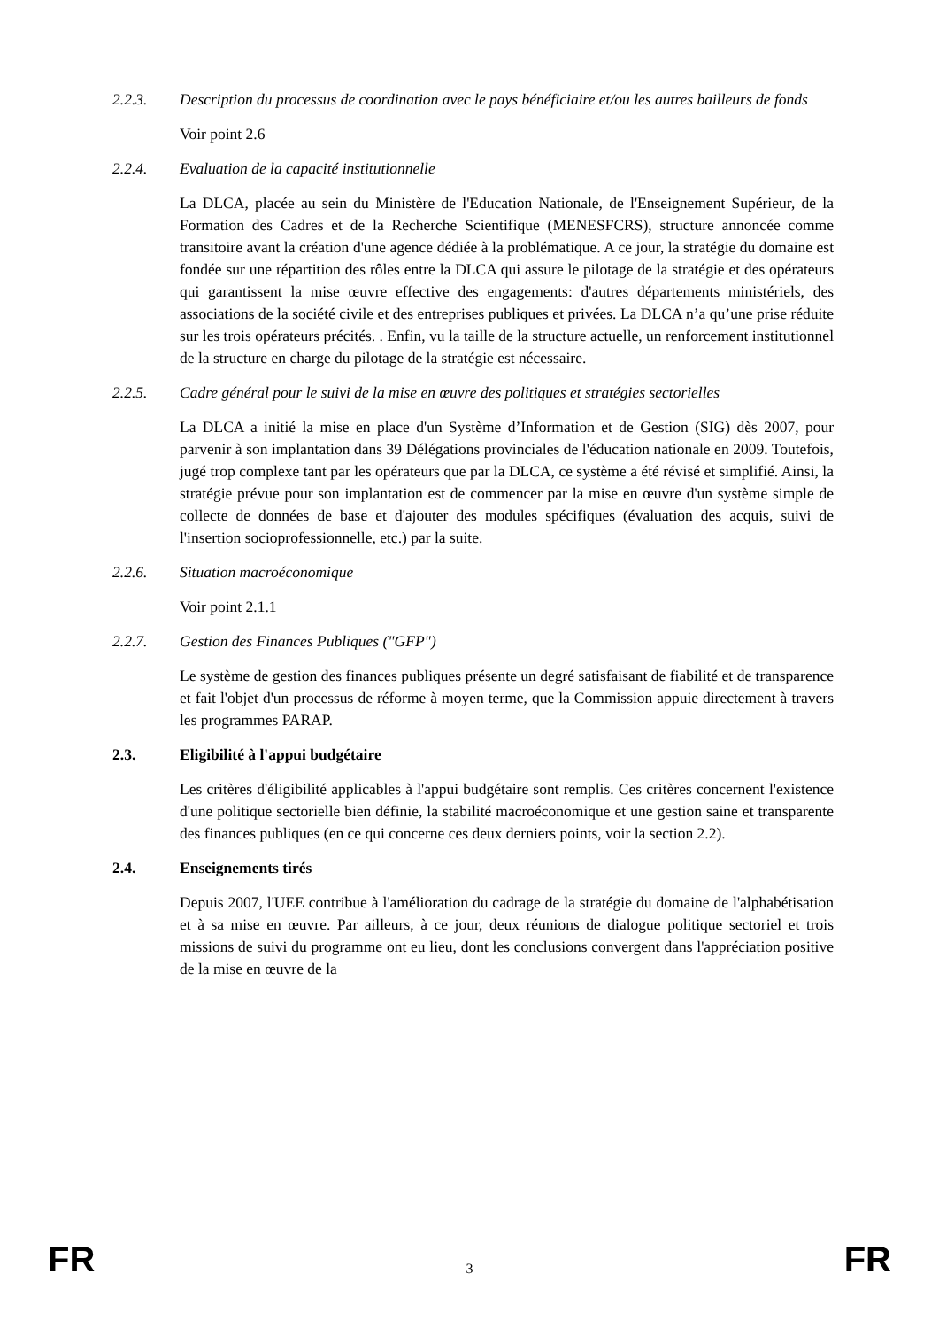2.2.3. Description du processus de coordination avec le pays bénéficiaire et/ou les autres bailleurs de fonds
Voir point 2.6
2.2.4. Evaluation de la capacité institutionnelle
La DLCA, placée au sein du Ministère de l'Education Nationale, de l'Enseignement Supérieur, de la Formation des Cadres et de la Recherche Scientifique (MENESFCRS), structure annoncée comme transitoire avant la création d'une agence dédiée à la problématique. A ce jour, la stratégie du domaine est fondée sur une répartition des rôles entre la DLCA qui assure le pilotage de la stratégie et des opérateurs qui garantissent la mise œuvre effective des engagements: d'autres départements ministériels, des associations de la société civile et des entreprises publiques et privées. La DLCA n’a qu’une prise réduite sur les trois opérateurs précités. . Enfin, vu la taille de la structure actuelle, un renforcement institutionnel de la structure en charge du pilotage de la stratégie est nécessaire.
2.2.5. Cadre général pour le suivi de la mise en œuvre des politiques et stratégies sectorielles
La DLCA a initié la mise en place d'un Système d’Information et de Gestion (SIG) dès 2007, pour parvenir à son implantation dans 39 Délégations provinciales de l'éducation nationale en 2009. Toutefois, jugé trop complexe tant par les opérateurs que par la DLCA, ce système a été révisé et simplifié. Ainsi, la stratégie prévue pour son implantation est de commencer par la mise en œuvre d'un système simple de collecte de données de base et d'ajouter des modules spécifiques (évaluation des acquis, suivi de l'insertion socioprofessionnelle, etc.) par la suite.
2.2.6. Situation macroéconomique
Voir point 2.1.1
2.2.7. Gestion des Finances Publiques ("GFP")
Le système de gestion des finances publiques présente un degré satisfaisant de fiabilité et de transparence et fait l'objet d'un processus de réforme à moyen terme, que la Commission appuie directement à travers les programmes PARAP.
2.3. Eligibilité à l'appui budgétaire
Les critères d'éligibilité applicables à l'appui budgétaire sont remplis. Ces critères concernent l'existence d'une politique sectorielle bien définie, la stabilité macroéconomique et une gestion saine et transparente des finances publiques (en ce qui concerne ces deux derniers points, voir la section 2.2).
2.4. Enseignements tirés
Depuis 2007, l'UEE contribue à l'amélioration du cadrage de la stratégie du domaine de l'alphabétisation et à sa mise en œuvre. Par ailleurs, à ce jour, deux réunions de dialogue politique sectoriel et trois missions de suivi du programme ont eu lieu, dont les conclusions convergent dans l'appréciation positive de la mise en œuvre de la
FR 3 FR